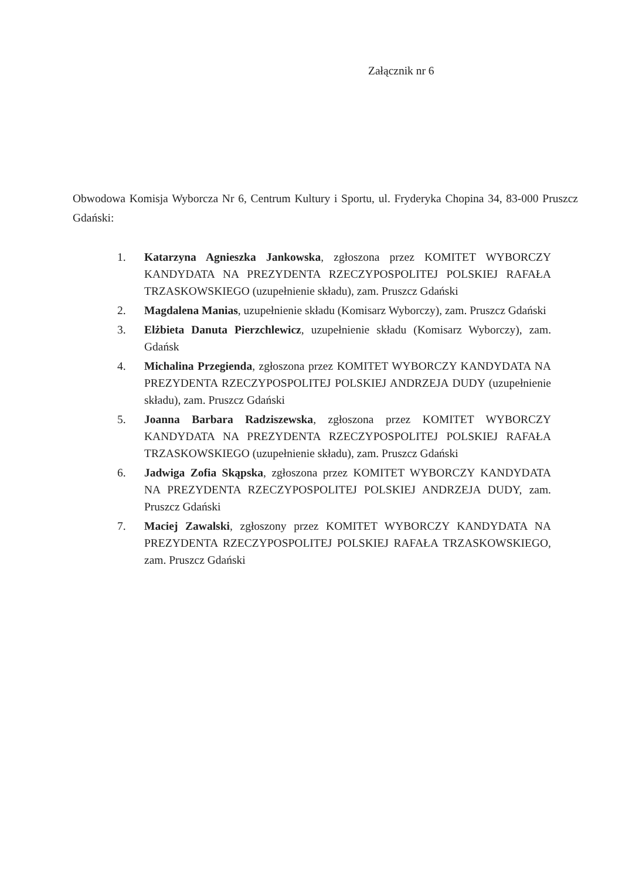Załącznik nr 6
Obwodowa Komisja Wyborcza Nr 6, Centrum Kultury i Sportu, ul. Fryderyka Chopina 34, 83-000 Pruszcz Gdański:
1. Katarzyna Agnieszka Jankowska, zgłoszona przez KOMITET WYBORCZY KANDYDATA NA PREZYDENTA RZECZYPOSPOLITEJ POLSKIEJ RAFAŁA TRZASKOWSKIEGO (uzupełnienie składu), zam. Pruszcz Gdański
2. Magdalena Manias, uzupełnienie składu (Komisarz Wyborczy), zam. Pruszcz Gdański
3. Elżbieta Danuta Pierzchlewicz, uzupełnienie składu (Komisarz Wyborczy), zam. Gdańsk
4. Michalina Przegienda, zgłoszona przez KOMITET WYBORCZY KANDYDATA NA PREZYDENTA RZECZYPOSPOLITEJ POLSKIEJ ANDRZEJA DUDY (uzupełnienie składu), zam. Pruszcz Gdański
5. Joanna Barbara Radziszewska, zgłoszona przez KOMITET WYBORCZY KANDYDATA NA PREZYDENTA RZECZYPOSPOLITEJ POLSKIEJ RAFAŁA TRZASKOWSKIEGO (uzupełnienie składu), zam. Pruszcz Gdański
6. Jadwiga Zofia Skąpska, zgłoszona przez KOMITET WYBORCZY KANDYDATA NA PREZYDENTA RZECZYPOSPOLITEJ POLSKIEJ ANDRZEJA DUDY, zam. Pruszcz Gdański
7. Maciej Zawalski, zgłoszony przez KOMITET WYBORCZY KANDYDATA NA PREZYDENTA RZECZYPOSPOLITEJ POLSKIEJ RAFAŁA TRZASKOWSKIEGO, zam. Pruszcz Gdański